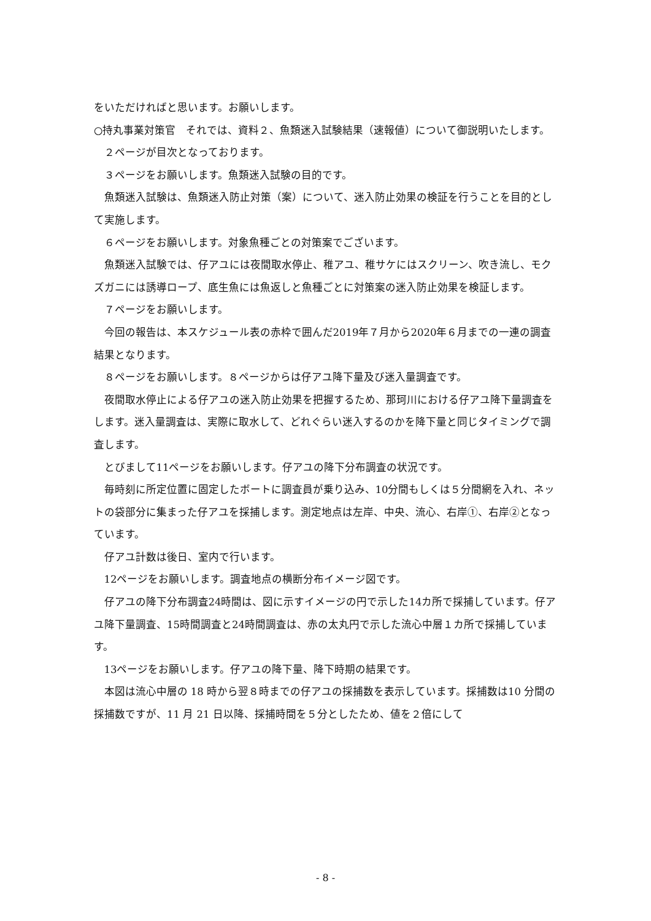をいただければと思います。お願いします。
○持丸事業対策官　それでは、資料２、魚類迷入試験結果（速報値）について御説明いたします。
２ページが目次となっております。
３ページをお願いします。魚類迷入試験の目的です。
魚類迷入試験は、魚類迷入防止対策（案）について、迷入防止効果の検証を行うことを目的として実施します。
６ページをお願いします。対象魚種ごとの対策案でございます。
魚類迷入試験では、仔アユには夜間取水停止、稚アユ、稚サケにはスクリーン、吹き流し、モクズガニには誘導ロープ、底生魚には魚返しと魚種ごとに対策案の迷入防止効果を検証します。
７ページをお願いします。
今回の報告は、本スケジュール表の赤枠で囲んだ2019年７月から2020年６月までの一連の調査結果となります。
８ページをお願いします。８ページからは仔アユ降下量及び迷入量調査です。
夜間取水停止による仔アユの迷入防止効果を把握するため、那珂川における仔アユ降下量調査をします。迷入量調査は、実際に取水して、どれぐらい迷入するのかを降下量と同じタイミングで調査します。
とびまして11ページをお願いします。仔アユの降下分布調査の状況です。
毎時刻に所定位置に固定したボートに調査員が乗り込み、10分間もしくは５分間網を入れ、ネットの袋部分に集まった仔アユを採捕します。測定地点は左岸、中央、流心、右岸①、右岸②となっています。
仔アユ計数は後日、室内で行います。
12ページをお願いします。調査地点の横断分布イメージ図です。
仔アユの降下分布調査24時間は、図に示すイメージの円で示した14カ所で採捕しています。仔アユ降下量調査、15時間調査と24時間調査は、赤の太丸円で示した流心中層１カ所で採捕しています。
13ページをお願いします。仔アユの降下量、降下時期の結果です。
本図は流心中層の 18 時から翌８時までの仔アユの採捕数を表示しています。採捕数は10 分間の採捕数ですが、11 月 21 日以降、採捕時間を５分としたため、値を２倍にして
- 8 -